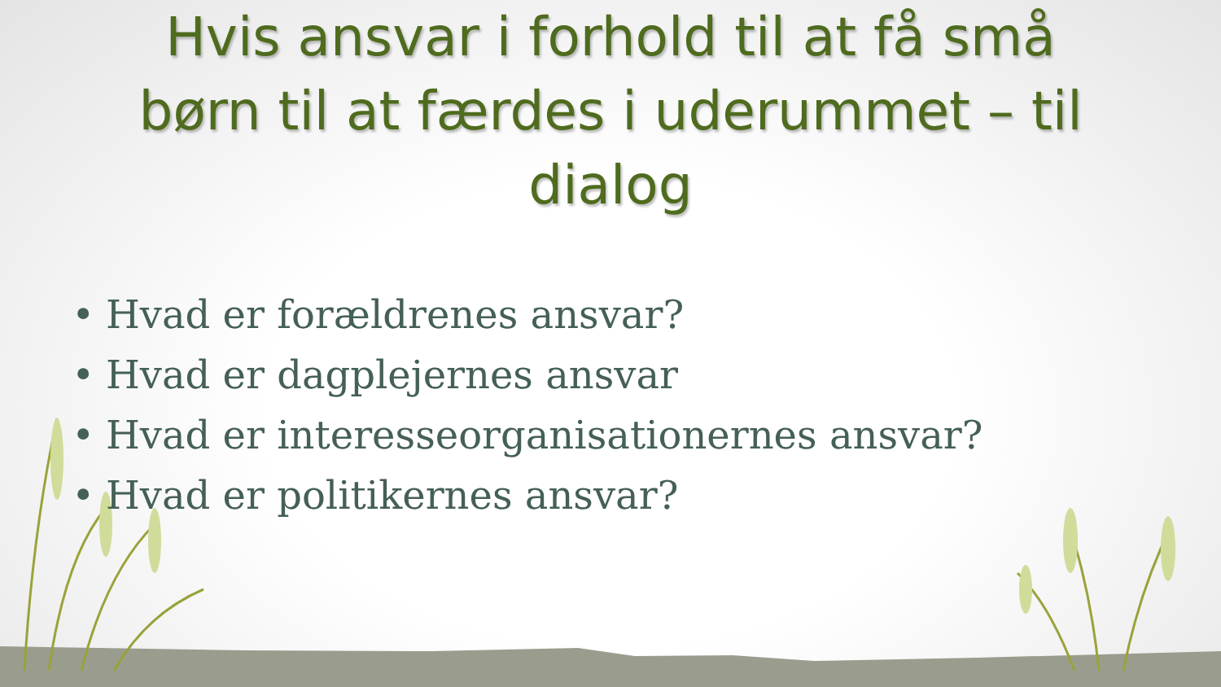Hvis ansvar i forhold til at få små
børn til at færdes i uderummet – til
dialog
• Hvad er forældrenes ansvar?
• Hvad er dagplejernes ansvar
• Hvad er interesseorganisationernes ansvar?
• Hvad er politikernes ansvar?